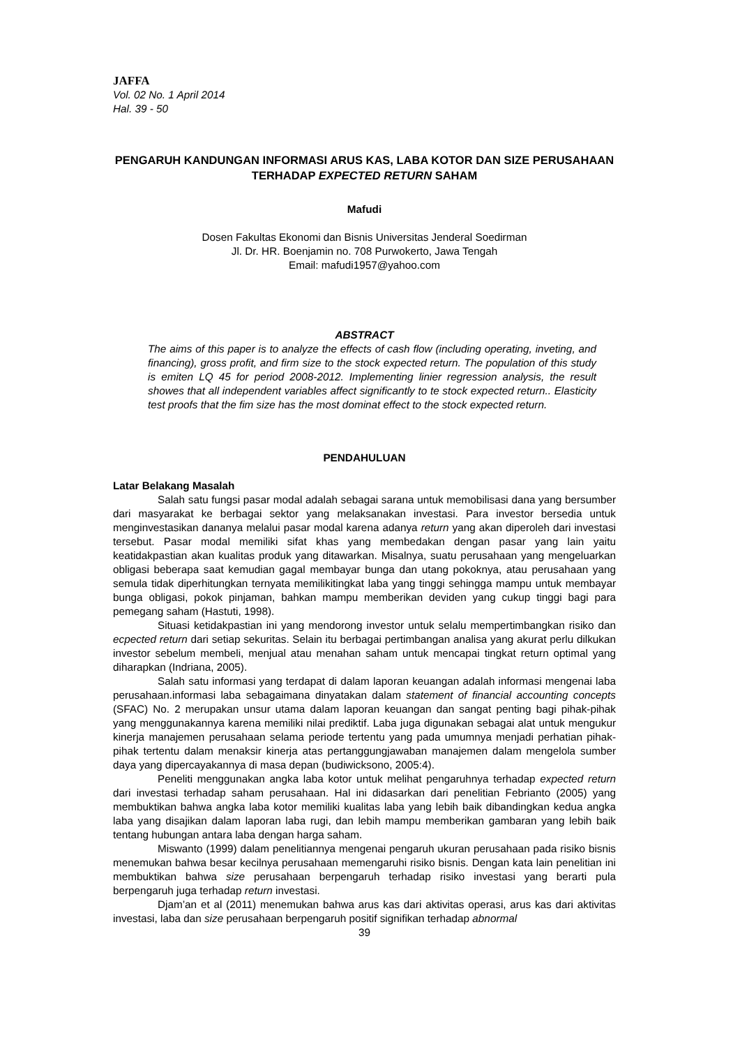JAFFA
Vol. 02 No. 1 April 2014
Hal. 39 - 50
PENGARUH KANDUNGAN INFORMASI ARUS KAS, LABA KOTOR DAN SIZE PERUSAHAAN TERHADAP EXPECTED RETURN SAHAM
Mafudi
Dosen Fakultas Ekonomi dan Bisnis Universitas Jenderal Soedirman
Jl. Dr. HR. Boenjamin no. 708 Purwokerto, Jawa Tengah
Email: mafudi1957@yahoo.com
ABSTRACT
The aims of this paper is to analyze the effects of cash flow (including operating, inveting, and financing), gross profit, and firm size to the stock expected return. The population of this study is emiten LQ 45 for period 2008-2012. Implementing linier regression analysis, the result showes that all independent variables affect significantly to te stock expected return.. Elasticity test proofs that the fim size has the most dominat effect to the stock expected return.
PENDAHULUAN
Latar Belakang Masalah
Salah satu fungsi pasar modal adalah sebagai sarana untuk memobilisasi dana yang bersumber dari masyarakat ke berbagai sektor yang melaksanakan investasi. Para investor bersedia untuk menginvestasikan dananya melalui pasar modal karena adanya return yang akan diperoleh dari investasi tersebut. Pasar modal memiliki sifat khas yang membedakan dengan pasar yang lain yaitu keatidakpastian akan kualitas produk yang ditawarkan. Misalnya, suatu perusahaan yang mengeluarkan obligasi beberapa saat kemudian gagal membayar bunga dan utang pokoknya, atau perusahaan yang semula tidak diperhitungkan ternyata memilikitingkat laba yang tinggi sehingga mampu untuk membayar bunga obligasi, pokok pinjaman, bahkan mampu memberikan deviden yang cukup tinggi bagi para pemegang saham (Hastuti, 1998).
Situasi ketidakpastian ini yang mendorong investor untuk selalu mempertimbangkan risiko dan ecpected return dari setiap sekuritas. Selain itu berbagai pertimbangan analisa yang akurat perlu dilkukan investor sebelum membeli, menjual atau menahan saham untuk mencapai tingkat return optimal yang diharapkan (Indriana, 2005).
Salah satu informasi yang terdapat di dalam laporan keuangan adalah informasi mengenai laba perusahaan.informasi laba sebagaimana dinyatakan dalam statement of financial accounting concepts (SFAC) No. 2 merupakan unsur utama dalam laporan keuangan dan sangat penting bagi pihak-pihak yang menggunakannya karena memiliki nilai prediktif. Laba juga digunakan sebagai alat untuk mengukur kinerja manajemen perusahaan selama periode tertentu yang pada umumnya menjadi perhatian pihak-pihak tertentu dalam menaksir kinerja atas pertanggungjawaban manajemen dalam mengelola sumber daya yang dipercayakannya di masa depan (budiwicksono, 2005:4).
Peneliti menggunakan angka laba kotor untuk melihat pengaruhnya terhadap expected return dari investasi terhadap saham perusahaan. Hal ini didasarkan dari penelitian Febrianto (2005) yang membuktikan bahwa angka laba kotor memiliki kualitas laba yang lebih baik dibandingkan kedua angka laba yang disajikan dalam laporan laba rugi, dan lebih mampu memberikan gambaran yang lebih baik tentang hubungan antara laba dengan harga saham.
Miswanto (1999) dalam penelitiannya mengenai pengaruh ukuran perusahaan pada risiko bisnis menemukan bahwa besar kecilnya perusahaan memengaruhi risiko bisnis. Dengan kata lain penelitian ini membuktikan bahwa size perusahaan berpengaruh terhadap risiko investasi yang berarti pula berpengaruh juga terhadap return investasi.
Djam’an et al (2011) menemukan bahwa arus kas dari aktivitas operasi, arus kas dari aktivitas investasi, laba dan size perusahaan berpengaruh positif signifikan terhadap abnormal
39